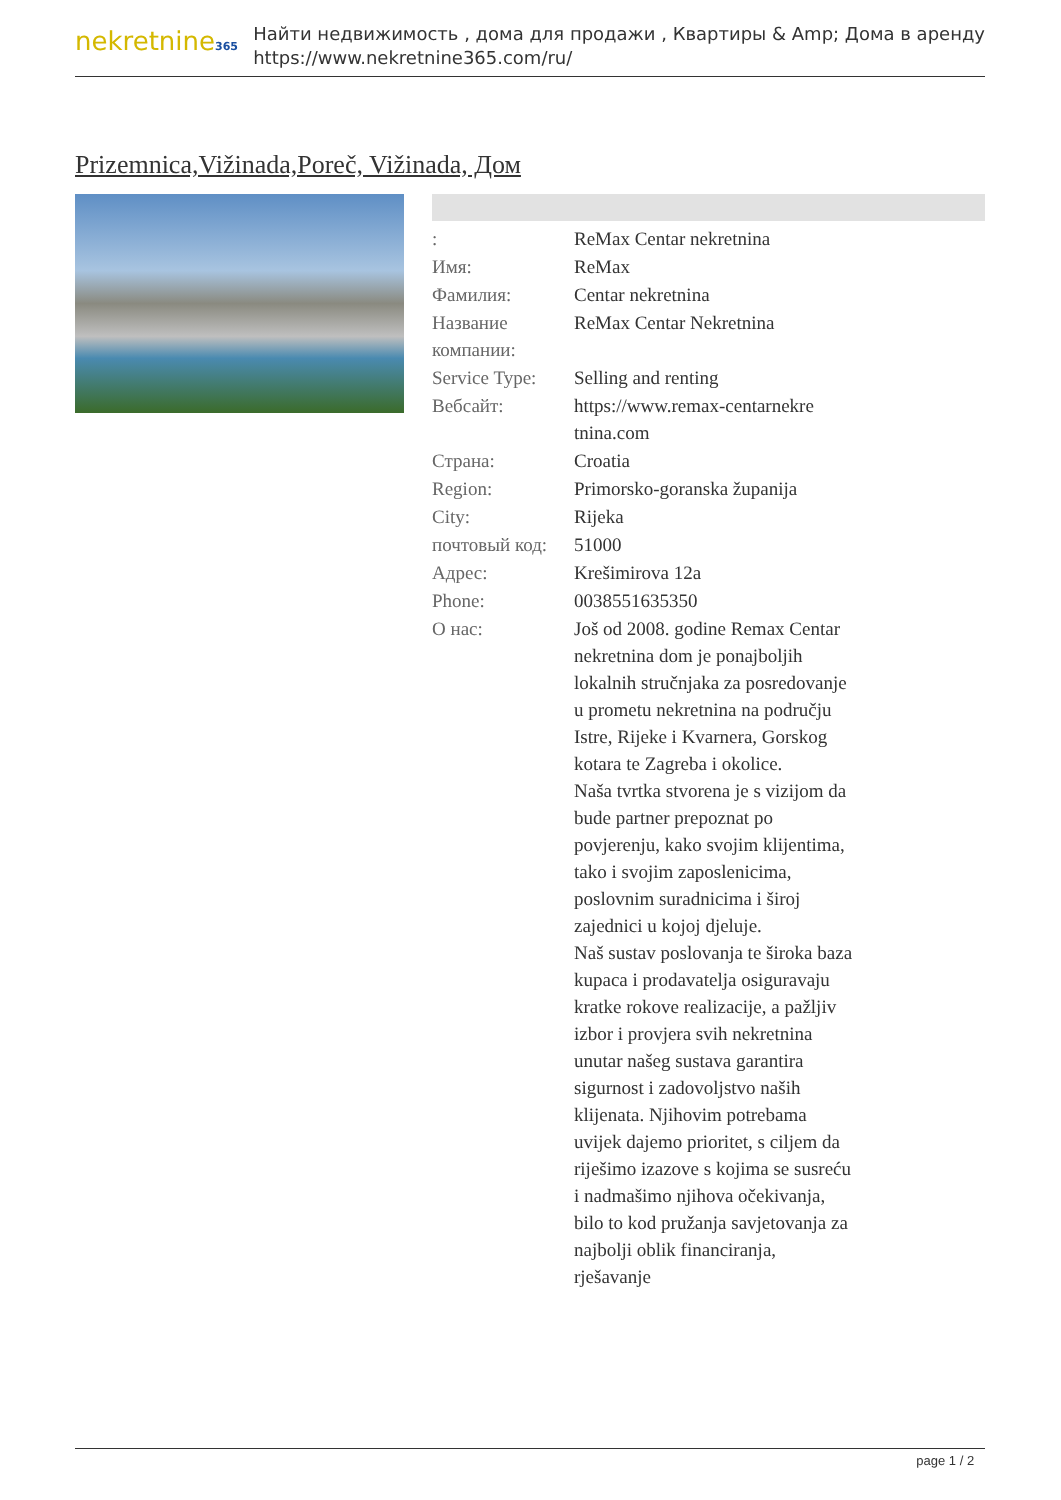nekretnine365
Найти недвижимость , дома для продажи , Квартиры & Amp; Дома в аренду
https://www.nekretnine365.com/ru/
Prizemnica,Vižinada,Poreč, Vižinada, Дом
| : | ReMax Centar nekretnina |
| Имя: | ReMax |
| Фамилия: | Centar nekretnina |
| Название компании: | ReMax Centar Nekretnina |
| Service Type: | Selling and renting |
| Вебсайт: | https://www.remax-centarnekre tnina.com |
| Страна: | Croatia |
| Region: | Primorsko-goranska županija |
| City: | Rijeka |
| почтовый код: | 51000 |
| Адрес: | Krešimirova 12a |
| Phone: | 0038551635350 |
| О нас: | Još od 2008. godine Remax Centar nekretnina dom je ponajboljih lokalnih stručnjaka za posredovanje u prometu nekretnina na području Istre, Rijeke i Kvarnera, Gorskog kotara te Zagreba i okolice. Naša tvrtka stvorena je s vizijom da bude partner prepoznat po povjerenju, kako svojim klijentima, tako i svojim zaposlenicima, poslovnim suradnicima i široj zajednici u kojoj djeluje. Naš sustav poslovanja te široka baza kupaca i prodavatelja osiguravaju kratke rokove realizacije, a pažljiv izbor i provjera svih nekretnina unutar našeg sustava garantira sigurnost i zadovoljstvo naših klijenata. Njihovim potrebama uvijek dajemo prioritet, s ciljem da riješimo izazove s kojima se susreću i nadmašimo njihova očekivanja, bilo to kod pružanja savjetovanja za najbolji oblik financiranja, rješavanje |
page 1 / 2